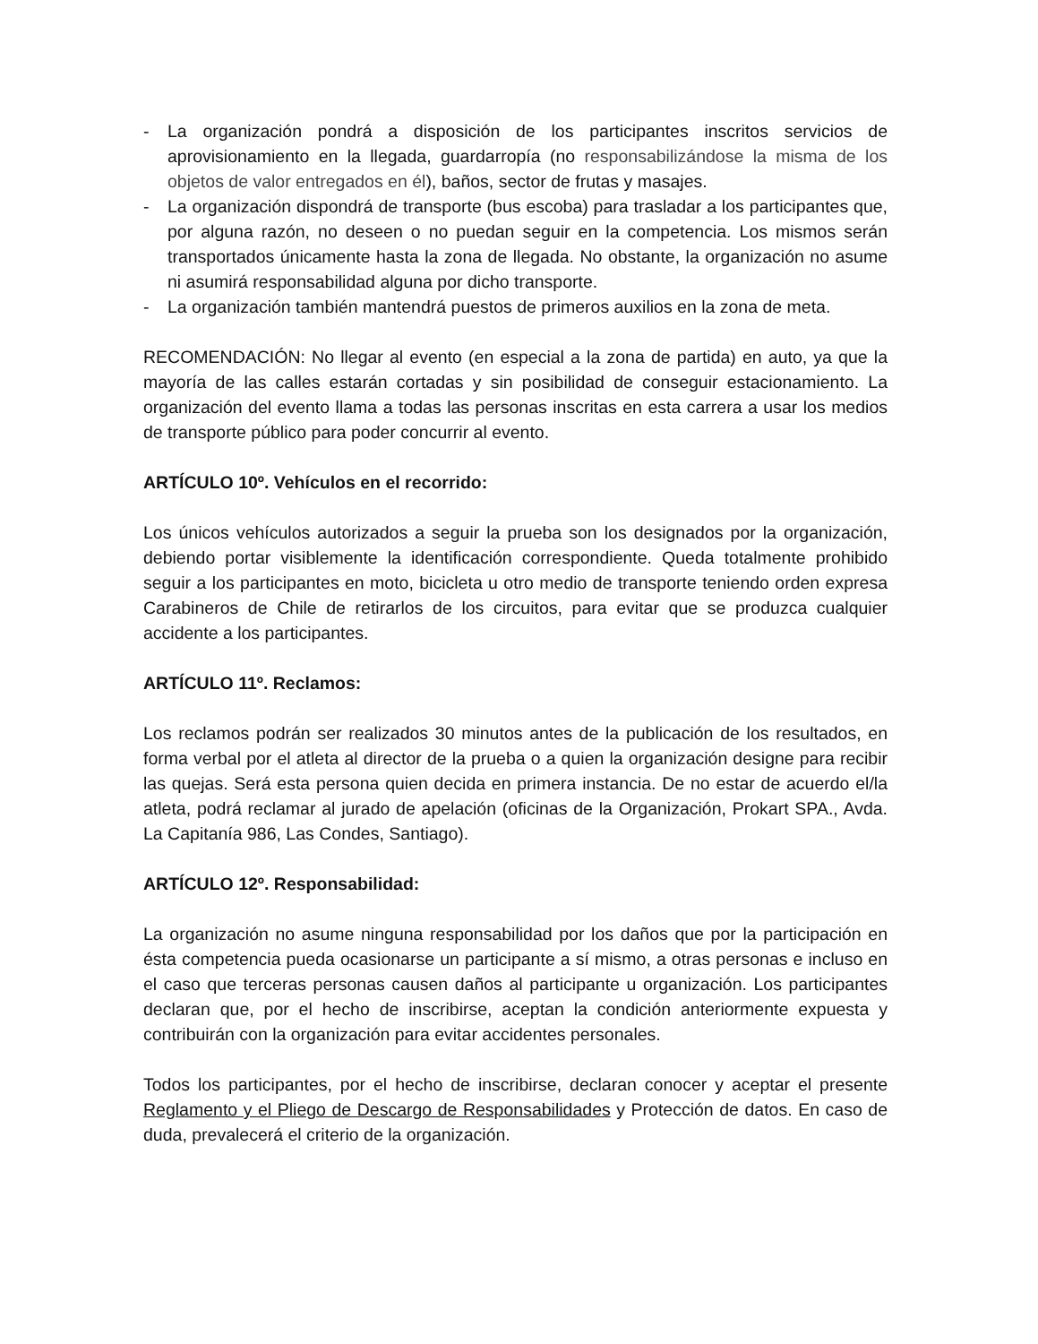- La organización pondrá a disposición de los participantes inscritos servicios de aprovisionamiento en la llegada, guardarropía (no responsabilizándose la misma de los objetos de valor entregados en él), baños, sector de frutas y masajes.
- La organización dispondrá de transporte (bus escoba) para trasladar a los participantes que, por alguna razón, no deseen o no puedan seguir en la competencia. Los mismos serán transportados únicamente hasta la zona de llegada. No obstante, la organización no asume ni asumirá responsabilidad alguna por dicho transporte.
- La organización también mantendrá puestos de primeros auxilios en la zona de meta.
RECOMENDACIÓN: No llegar al evento (en especial a la zona de partida) en auto, ya que la mayoría de las calles estarán cortadas y sin posibilidad de conseguir estacionamiento. La organización del evento llama a todas las personas inscritas en esta carrera a usar los medios de transporte público para poder concurrir al evento.
ARTÍCULO 10º. Vehículos en el recorrido:
Los únicos vehículos autorizados a seguir la prueba son los designados por la organización, debiendo portar visiblemente la identificación correspondiente. Queda totalmente prohibido seguir a los participantes en moto, bicicleta u otro medio de transporte teniendo orden expresa Carabineros de Chile de retirarlos de los circuitos, para evitar que se produzca cualquier accidente a los participantes.
ARTÍCULO 11º. Reclamos:
Los reclamos podrán ser realizados 30 minutos antes de la publicación de los resultados, en forma verbal por el atleta al director de la prueba o a quien la organización designe para recibir las quejas. Será esta persona quien decida en primera instancia. De no estar de acuerdo el/la atleta, podrá reclamar al jurado de apelación (oficinas de la Organización, Prokart SPA., Avda. La Capitanía 986, Las Condes, Santiago).
ARTÍCULO 12º. Responsabilidad:
La organización no asume ninguna responsabilidad por los daños que por la participación en ésta competencia pueda ocasionarse un participante a sí mismo, a otras personas e incluso en el caso que terceras personas causen daños al participante u organización. Los participantes declaran que, por el hecho de inscribirse, aceptan la condición anteriormente expuesta y contribuirán con la organización para evitar accidentes personales.
Todos los participantes, por el hecho de inscribirse, declaran conocer y aceptar el presente Reglamento y el Pliego de Descargo de Responsabilidades y Protección de datos. En caso de duda, prevalecerá el criterio de la organización.